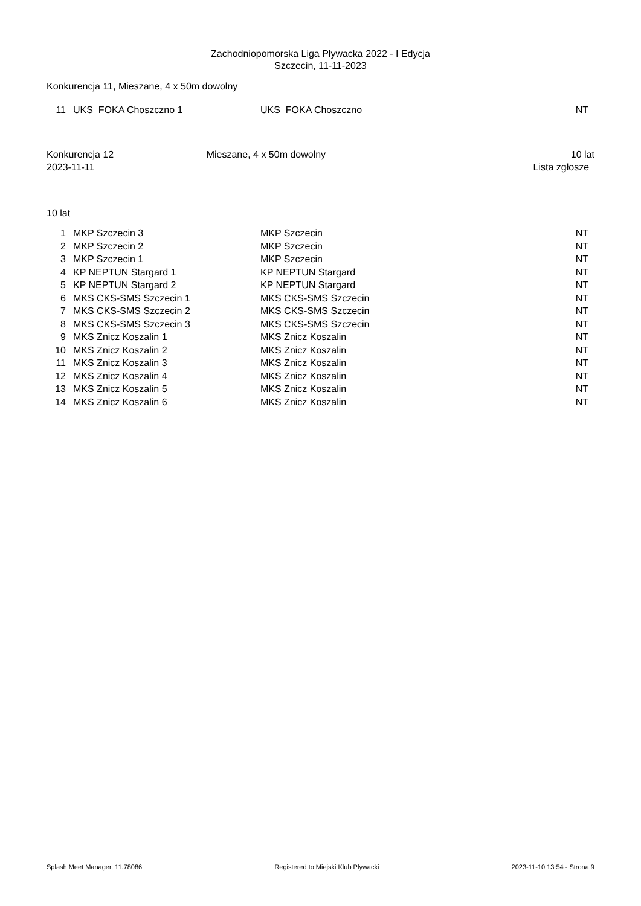Zachodniopomorska Liga Pływacka 2022 - I Edycja
Szczecin, 11-11-2023
Konkurencja 11, Mieszane, 4 x 50m dowolny
| 11 | UKS FOKA Choszczno 1 | UKS FOKA Choszczno | NT |
Konkurencja 12
2023-11-11
Mieszane, 4 x 50m dowolny 10 lat
Lista zgłosze
10 lat
| 1 | MKP Szczecin 3 | MKP Szczecin | NT |
| 2 | MKP Szczecin 2 | MKP Szczecin | NT |
| 3 | MKP Szczecin 1 | MKP Szczecin | NT |
| 4 | KP NEPTUN Stargard 1 | KP NEPTUN Stargard | NT |
| 5 | KP NEPTUN Stargard 2 | KP NEPTUN Stargard | NT |
| 6 | MKS CKS-SMS Szczecin 1 | MKS CKS-SMS Szczecin | NT |
| 7 | MKS CKS-SMS Szczecin 2 | MKS CKS-SMS Szczecin | NT |
| 8 | MKS CKS-SMS Szczecin 3 | MKS CKS-SMS Szczecin | NT |
| 9 | MKS Znicz Koszalin 1 | MKS Znicz Koszalin | NT |
| 10 | MKS Znicz Koszalin 2 | MKS Znicz Koszalin | NT |
| 11 | MKS Znicz Koszalin 3 | MKS Znicz Koszalin | NT |
| 12 | MKS Znicz Koszalin 4 | MKS Znicz Koszalin | NT |
| 13 | MKS Znicz Koszalin 5 | MKS Znicz Koszalin | NT |
| 14 | MKS Znicz Koszalin 6 | MKS Znicz Koszalin | NT |
Splash Meet Manager, 11.78086 Registered to Miejski Klub Plywacki 2023-11-10 13:54 - Strona 9